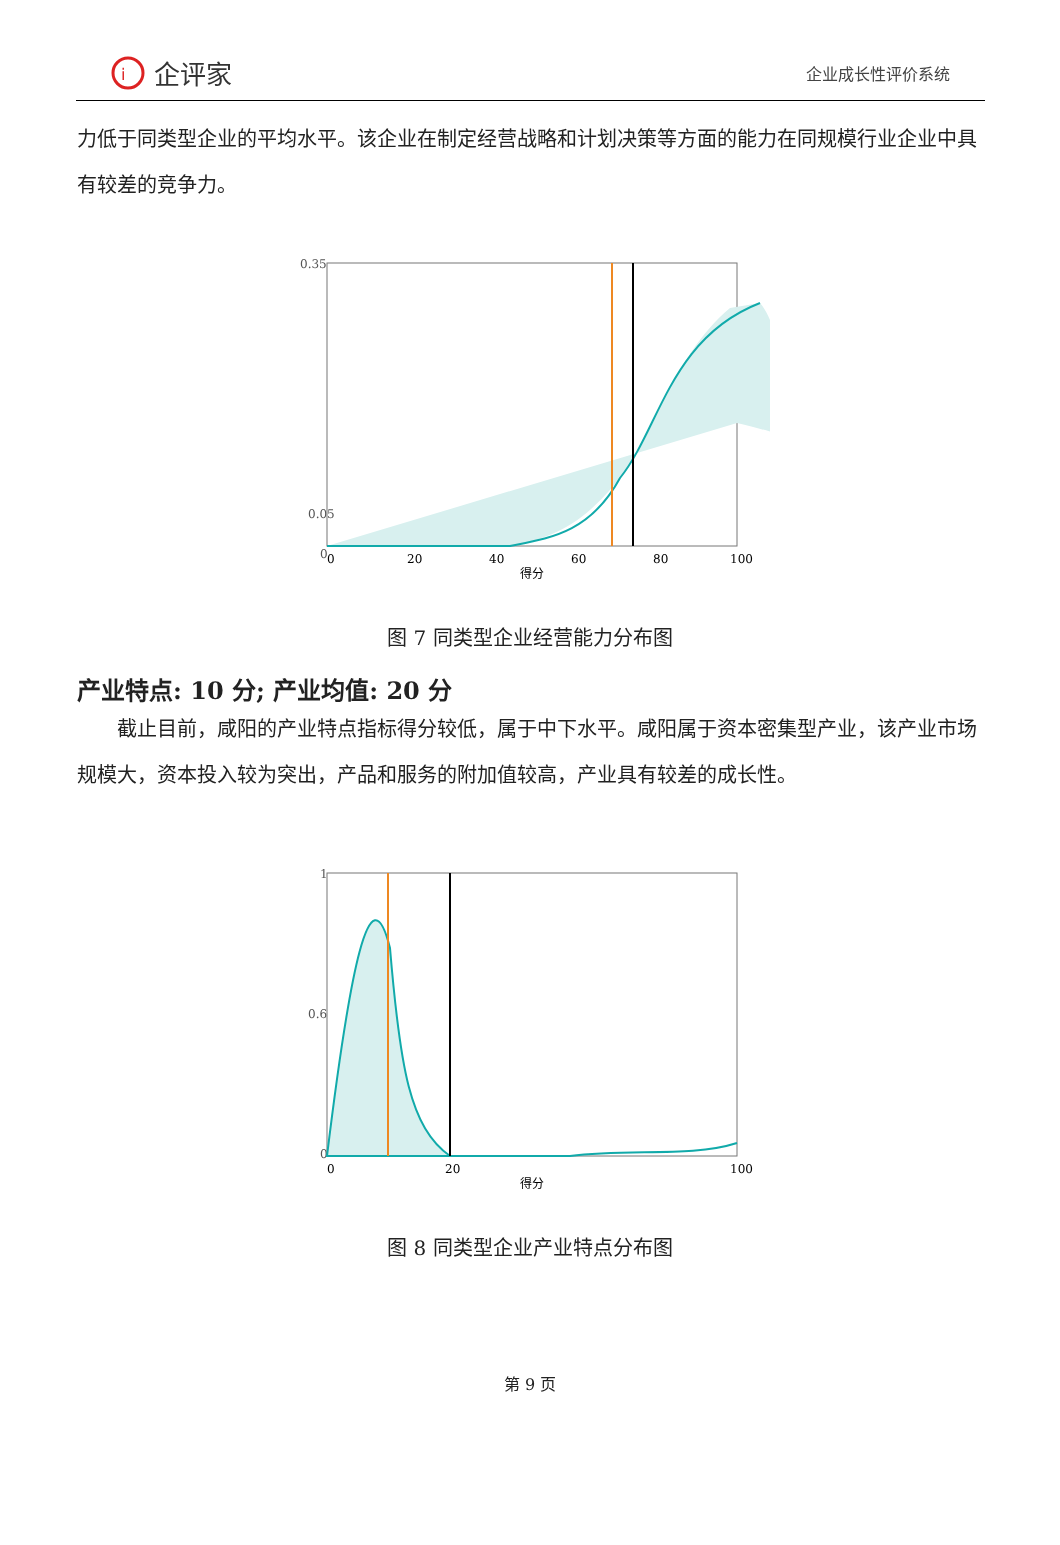i
企评家
企业成长性评价系统
力低于同类型企业的平均水平。该企业在制定经营战略和计划决策等方面的能力在同规模行业企业中具有较差的竞争力。
0.35
0.05
0
0
20
40
60
80
100
得分
图 7 同类型企业经营能力分布图
产业特点: 10 分; 产业均值: 20 分
截止目前，咸阳的产业特点指标得分较低，属于中下水平。咸阳属于资本密集型产业，该产业市场规模大，资本投入较为突出，产品和服务的附加值较高，产业具有较差的成长性。
1
0.6
0
0
20
100
得分
图 8 同类型企业产业特点分布图
第 9 页